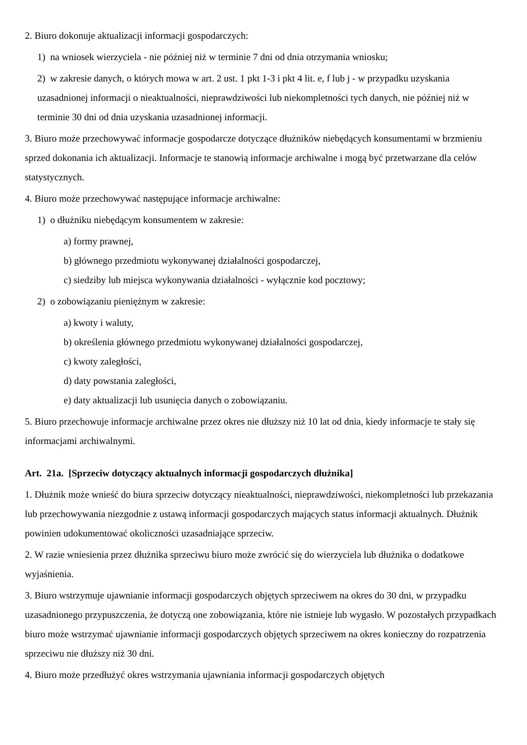2. Biuro dokonuje aktualizacji informacji gospodarczych:
1) na wniosek wierzyciela - nie później niż w terminie 7 dni od dnia otrzymania wniosku;
2) w zakresie danych, o których mowa w art. 2 ust. 1 pkt 1-3 i pkt 4 lit. e, f lub j - w przypadku uzyskania uzasadnionej informacji o nieaktualności, nieprawdziwości lub niekompletności tych danych, nie później niż w terminie 30 dni od dnia uzyskania uzasadnionej informacji.
3. Biuro może przechowywać informacje gospodarcze dotyczące dłużników niebędących konsumentami w brzmieniu sprzed dokonania ich aktualizacji. Informacje te stanowią informacje archiwalne i mogą być przetwarzane dla celów statystycznych.
4. Biuro może przechowywać następujące informacje archiwalne:
1) o dłużniku niebędącym konsumentem w zakresie:
a) formy prawnej,
b) głównego przedmiotu wykonywanej działalności gospodarczej,
c) siedziby lub miejsca wykonywania działalności - wyłącznie kod pocztowy;
2) o zobowiązaniu pieniężnym w zakresie:
a) kwoty i waluty,
b) określenia głównego przedmiotu wykonywanej działalności gospodarczej,
c) kwoty zaległości,
d) daty powstania zaległości,
e) daty aktualizacji lub usunięcia danych o zobowiązaniu.
5. Biuro przechowuje informacje archiwalne przez okres nie dłuższy niż 10 lat od dnia, kiedy informacje te stały się informacjami archiwalnymi.
Art. 21a. [Sprzeciw dotyczący aktualnych informacji gospodarczych dłużnika]
1. Dłużnik może wnieść do biura sprzeciw dotyczący nieaktualności, nieprawdziwości, niekompletności lub przekazania lub przechowywania niezgodnie z ustawą informacji gospodarczych mających status informacji aktualnych. Dłużnik powinien udokumentować okoliczności uzasadniające sprzeciw.
2. W razie wniesienia przez dłużnika sprzeciwu biuro może zwrócić się do wierzyciela lub dłużnika o dodatkowe wyjaśnienia.
3. Biuro wstrzymuje ujawnianie informacji gospodarczych objętych sprzeciwem na okres do 30 dni, w przypadku uzasadnionego przypuszczenia, że dotyczą one zobowiązania, które nie istnieje lub wygasło. W pozostałych przypadkach biuro może wstrzymać ujawnianie informacji gospodarczych objętych sprzeciwem na okres konieczny do rozpatrzenia sprzeciwu nie dłuższy niż 30 dni.
4. Biuro może przedłużyć okres wstrzymania ujawniania informacji gospodarczych objętych